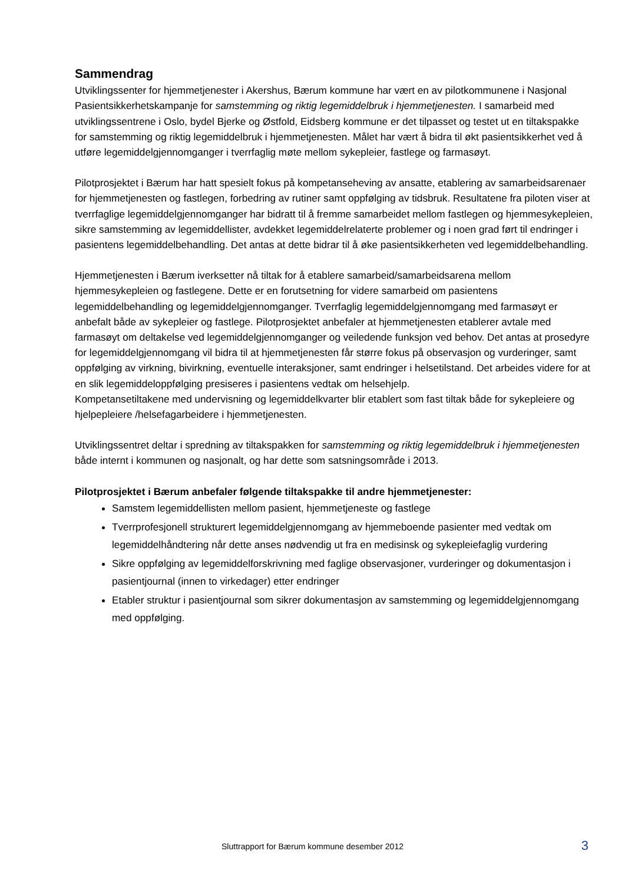Sammendrag
Utviklingssenter for hjemmetjenester i Akershus, Bærum kommune har vært en av pilotkommunene i Nasjonal Pasientsikkerhetskampanje for samstemming og riktig legemiddelbruk i hjemmetjenesten. I samarbeid med utviklingssentrene i Oslo, bydel Bjerke og Østfold, Eidsberg kommune er det tilpasset og testet ut en tiltakspakke for samstemming og riktig legemiddelbruk i hjemmetjenesten. Målet har vært å bidra til økt pasientsikkerhet ved å utføre legemiddelgjennomganger i tverrfaglig møte mellom sykepleier, fastlege og farmasøyt.
Pilotprosjektet i Bærum har hatt spesielt fokus på kompetanseheving av ansatte, etablering av samarbeidsarenaer for hjemmetjenesten og fastlegen, forbedring av rutiner samt oppfølging av tidsbruk. Resultatene fra piloten viser at tverrfaglige legemiddelgjennomganger har bidratt til å fremme samarbeidet mellom fastlegen og hjemmesykepleien, sikre samstemming av legemiddellister, avdekket legemiddelrelaterte problemer og i noen grad ført til endringer i pasientens legemiddelbehandling. Det antas at dette bidrar til å øke pasientsikkerheten ved legemiddelbehandling.
Hjemmetjenesten i Bærum iverksetter nå tiltak for å etablere samarbeid/samarbeidsarena mellom hjemmesykepleien og fastlegene. Dette er en forutsetning for videre samarbeid om pasientens legemiddelbehandling og legemiddelgjennomganger. Tverrfaglig legemiddelgjennomgang med farmasøyt er anbefalt både av sykepleier og fastlege. Pilotprosjektet anbefaler at hjemmetjenesten etablerer avtale med farmasøyt om deltakelse ved legemiddelgjennomganger og veiledende funksjon ved behov. Det antas at prosedyre for legemiddelgjennomgang vil bidra til at hjemmetjenesten får større fokus på observasjon og vurderinger, samt oppfølging av virkning, bivirkning, eventuelle interaksjoner, samt endringer i helsetilstand. Det arbeides videre for at en slik legemiddeloppfølging presiseres i pasientens vedtak om helsehjelp.
Kompetansetiltakene med undervisning og legemiddelkvarter blir etablert som fast tiltak både for sykepleiere og hjelpepleiere /helsefagarbeidere i hjemmetjenesten.
Utviklingssentret deltar i spredning av tiltakspakken for samstemming og riktig legemiddelbruk i hjemmetjenesten både internt i kommunen og nasjonalt, og har dette som satsningsområde i 2013.
Pilotprosjektet i Bærum anbefaler følgende tiltakspakke til andre hjemmetjenester:
Samstem legemiddellisten mellom pasient, hjemmetjeneste og fastlege
Tverrprofesjonell strukturert legemiddelgjennomgang av hjemmeboende pasienter med vedtak om legemiddelhåndtering når dette anses nødvendig ut fra en medisinsk og sykepleiefaglig vurdering
Sikre oppfølging av legemiddelforskrivning med faglige observasjoner, vurderinger og dokumentasjon i pasientjournal (innen to virkedager) etter endringer
Etabler struktur i pasientjournal som sikrer dokumentasjon av samstemming og legemiddelgjennomgang med oppfølging.
Sluttrapport for Bærum kommune desember 2012
3